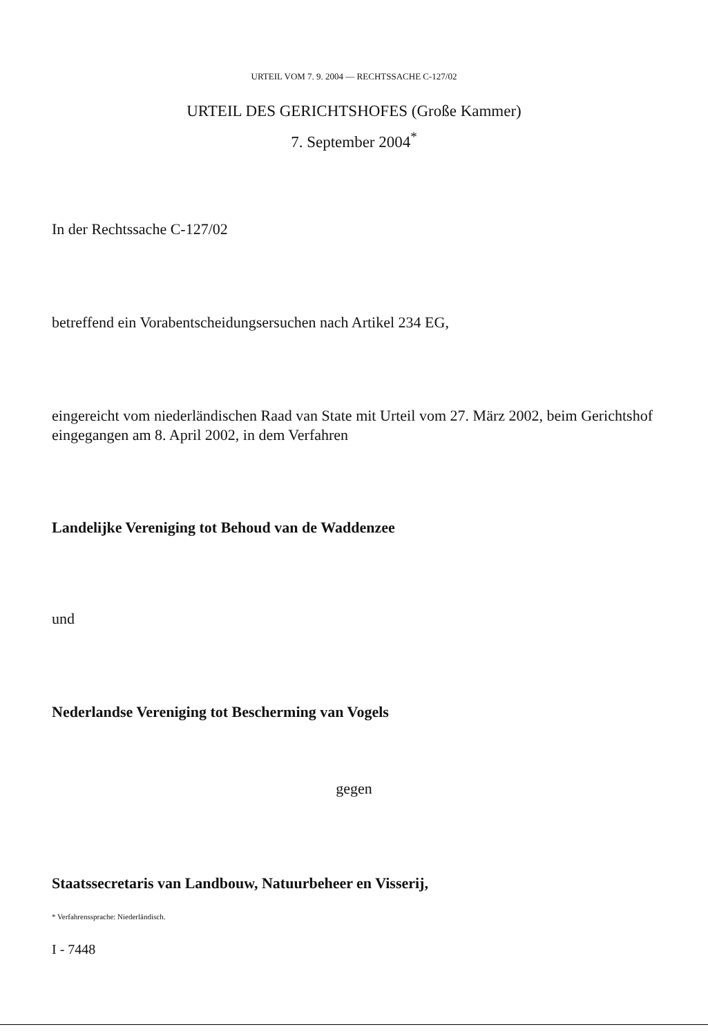URTEIL VOM 7. 9. 2004 — RECHTSSACHE C-127/02
URTEIL DES GERICHTSHOFES (Große Kammer)
7. September 2004<sup>*</sup>
In der Rechtssache C-127/02
betreffend ein Vorabentscheidungsersuchen nach Artikel 234 EG,
eingereicht vom niederländischen Raad van State mit Urteil vom 27. März 2002, beim Gerichtshof eingegangen am 8. April 2002, in dem Verfahren
Landelijke Vereniging tot Behoud van de Waddenzee
und
Nederlandse Vereniging tot Bescherming van Vogels
gegen
Staatssecretaris van Landbouw, Natuurbeheer en Visserij,
* Verfahrenssprache: Niederländisch.
I - 7448